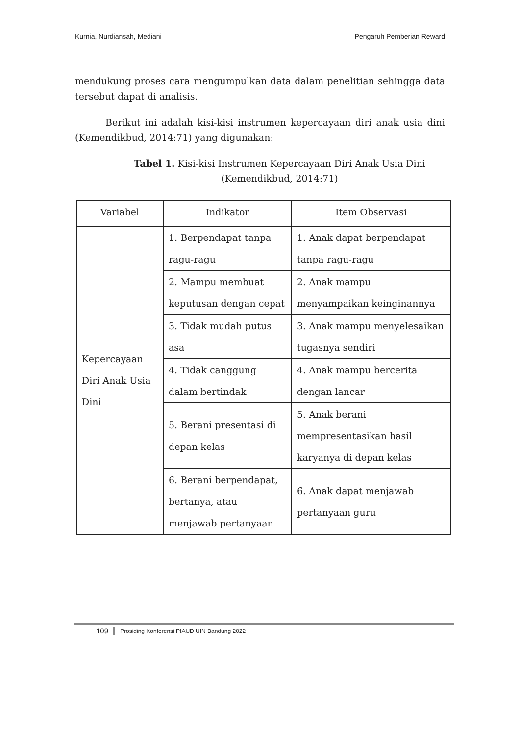Kurnia, Nurdiansah, Mediani Pengaruh Pemberian Reward
mendukung proses cara mengumpulkan data dalam penelitian sehingga data tersebut dapat di analisis.
Berikut ini adalah kisi-kisi instrumen kepercayaan diri anak usia dini (Kemendikbud, 2014:71) yang digunakan:
Tabel 1. Kisi-kisi Instrumen Kepercayaan Diri Anak Usia Dini
(Kemendikbud, 2014:71)
| Variabel | Indikator | Item Observasi |
| --- | --- | --- |
| Kepercayaan Diri Anak Usia Dini | 1. Berpendapat tanpa ragu-ragu | 1. Anak dapat berpendapat tanpa ragu-ragu |
| | 2. Mampu membuat keputusan dengan cepat | 2. Anak mampu menyampaikan keinginannya |
| | 3. Tidak mudah putus asa | 3. Anak mampu menyelesaikan tugasnya sendiri |
| | 4. Tidak canggung dalam bertindak | 4. Anak mampu bercerita dengan lancar |
| | 5. Berani presentasi di depan kelas | 5. Anak berani mempresentasikan hasil karyanya di depan kelas |
| | 6. Berani berpendapat, bertanya, atau menjawab pertanyaan | 6. Anak dapat menjawab pertanyaan guru |
109 Prosiding Konferensi PIAUD UIN Bandung 2022